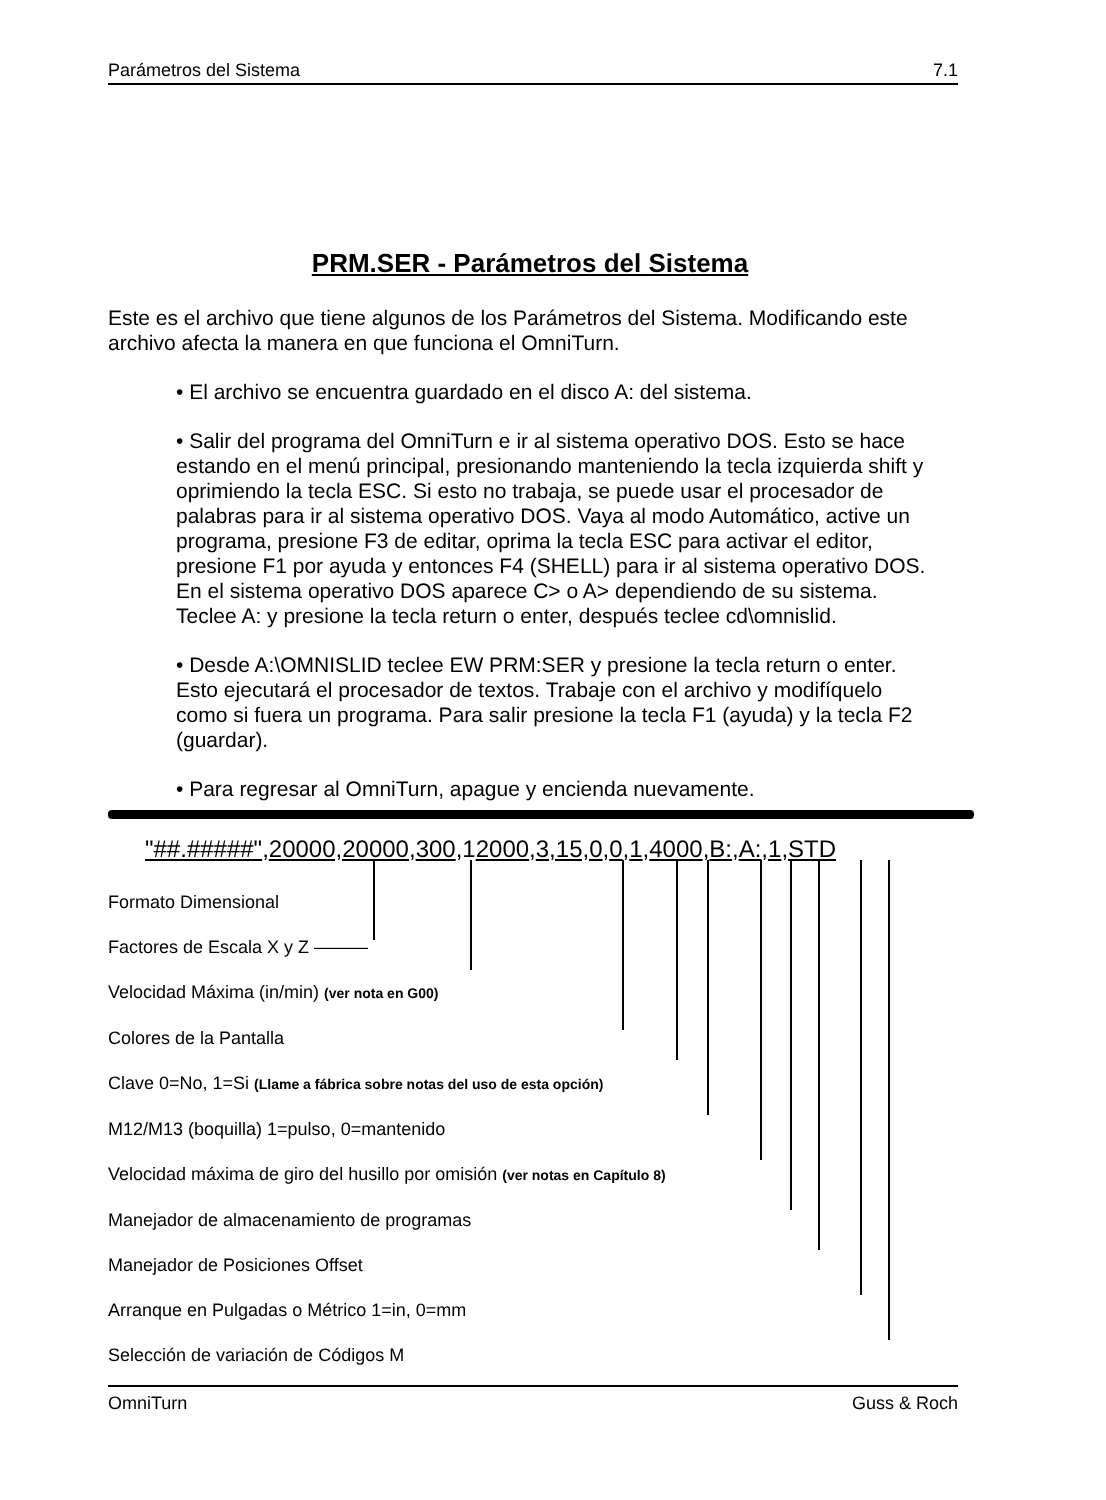Parámetros del Sistema 7.1
PRM.SER - Parámetros del Sistema
Este es el archivo que tiene algunos de los Parámetros del Sistema. Modificando este archivo afecta la manera en que funciona el OmniTurn.
• El archivo se encuentra guardado en el disco A: del sistema.
• Salir del programa del OmniTurn e ir al sistema operativo DOS. Esto se hace estando en el menú principal, presionando manteniendo la tecla izquierda shift y oprimiendo la tecla ESC. Si esto no trabaja, se puede usar el procesador de palabras para ir al sistema operativo DOS. Vaya al modo Automático, active un programa, presione F3 de editar, oprima la tecla ESC para activar el editor, presione F1 por ayuda y entonces F4 (SHELL) para ir al sistema operativo DOS. En el sistema operativo DOS aparece C> o A> dependiendo de su sistema. Teclee A: y presione la tecla return o enter, después teclee cd\omnislid.
• Desde A:\OMNISLID teclee EW PRM:SER y presione la tecla return o enter. Esto ejecutará el procesador de textos. Trabaje con el archivo y modifíquelo como si fuera un programa. Para salir presione la tecla F1 (ayuda) y la tecla F2 (guardar).
• Para regresar al OmniTurn, apague y encienda nuevamente.
"##.#####",20000,20000,300,12000,3,15,0,0,1,4000,B:,A:,1,STD
Formato Dimensional
Factores de Escala X y Z ———
Velocidad Máxima (in/min) (ver nota en G00)
Colores de la Pantalla
Clave 0=No, 1=Si (Llame a fábrica sobre notas del uso de esta opción)
M12/M13 (boquilla) 1=pulso, 0=mantenido
Velocidad máxima de giro del husillo por omisión (ver notas en Capítulo 8)
Manejador de almacenamiento de programas
Manejador de Posiciones Offset
Arranque en Pulgadas o Métrico 1=in, 0=mm
Selección de variación de Códigos M
OmniTurn Guss & Roch